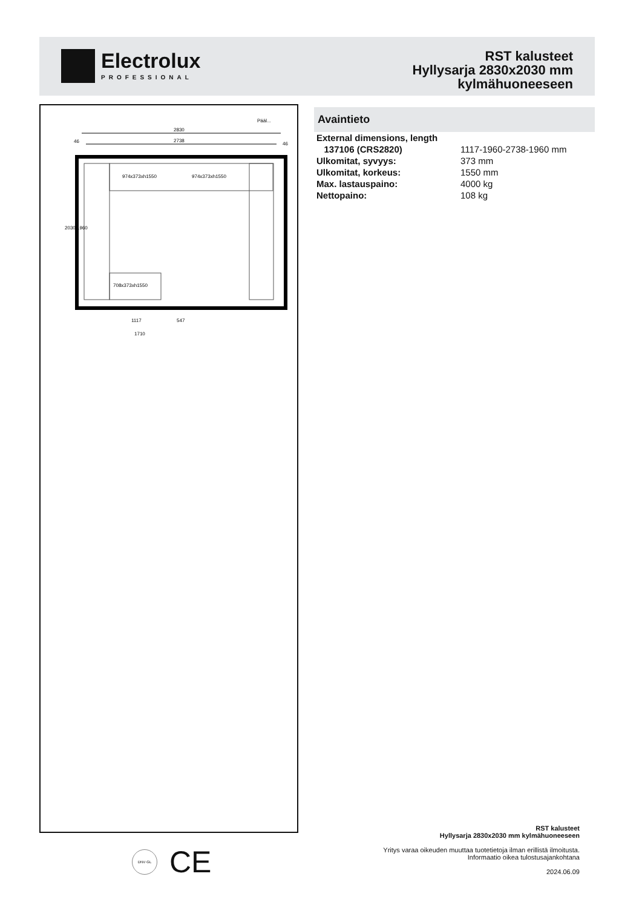Electrolux
PROFESSIONAL
RST kalusteet
Hyllysarja 2830x2030 mm
kylmähuoneeseen
Pääl...
2830
2738
46
46
974x373xh1550
974x373xh1550
708x373xh1550
1117
547
1710
2030
1960
Avaintieto
| External dimensions, length | |
| 137106 (CRS2820) | 1117-1960-2738-1960 mm |
| Ulkomitat, syvyys: | 373 mm |
| Ulkomitat, korkeus: | 1550 mm |
| Max. lastauspaino: | 4000 kg |
| Nettopaino: | 108 kg |
DNV·GL
CE
RST kalusteet
Hyllysarja 2830x2030 mm kylmähuoneeseen
Yritys varaa oikeuden muuttaa tuotetietoja ilman erillistä ilmoitusta.
Informaatio oikea tulostusajankohtana
2024.06.09